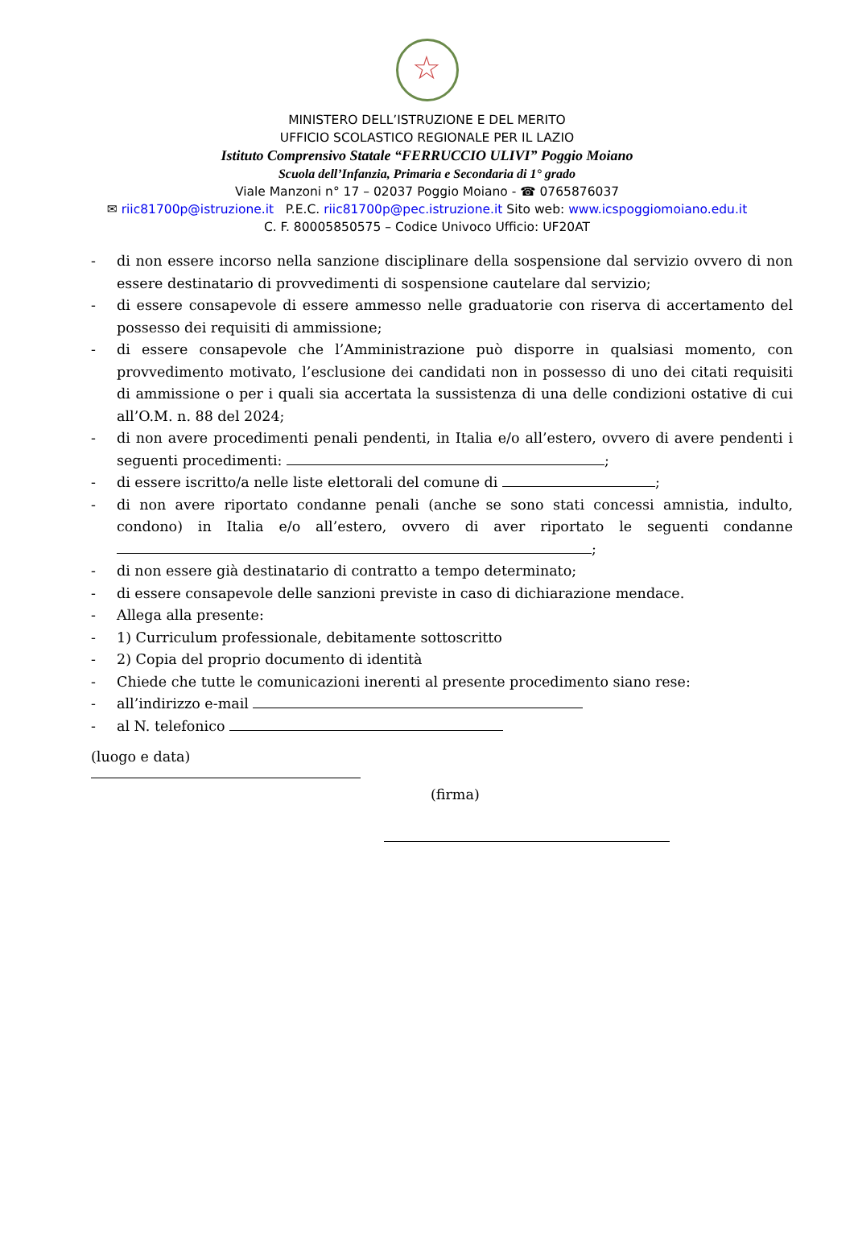☆
MINISTERO DELL’ISTRUZIONE E DEL MERITO
UFFICIO SCOLASTICO REGIONALE PER IL LAZIO
Istituto Comprensivo Statale “FERRUCCIO ULIVI” Poggio Moiano
Scuola dell’Infanzia, Primaria e Secondaria di 1° grado
Viale Manzoni n° 17 – 02037 Poggio Moiano - ☎ 0765876037
✉ riic81700p@istruzione.it P.E.C. riic81700p@pec.istruzione.it Sito web: www.icspoggiomoiano.edu.it
C. F. 80005850575 – Codice Univoco Ufficio: UF20AT
- di non essere incorso nella sanzione disciplinare della sospensione dal servizio ovvero di non essere destinatario di provvedimenti di sospensione cautelare dal servizio;
- di essere consapevole di essere ammesso nelle graduatorie con riserva di accertamento del possesso dei requisiti di ammissione;
- di essere consapevole che l’Amministrazione può disporre in qualsiasi momento, con provvedimento motivato, l’esclusione dei candidati non in possesso di uno dei citati requisiti di ammissione o per i quali sia accertata la sussistenza di una delle condizioni ostative di cui all’O.M. n. 88 del 2024;
- di non avere procedimenti penali pendenti, in Italia e/o all’estero, ovvero di avere pendenti i seguenti procedimenti: ;
- di essere iscritto/a nelle liste elettorali del comune di ;
- di non avere riportato condanne penali (anche se sono stati concessi amnistia, indulto, condono) in Italia e/o all’estero, ovvero di aver riportato le seguenti condanne ;
- di non essere già destinatario di contratto a tempo determinato;
- di essere consapevole delle sanzioni previste in caso di dichiarazione mendace.
- Allega alla presente:
- 1) Curriculum professionale, debitamente sottoscritto
- 2) Copia del proprio documento di identità
- Chiede che tutte le comunicazioni inerenti al presente procedimento siano rese:
- all’indirizzo e-mail
- al N. telefonico
(luogo e data)
(firma)